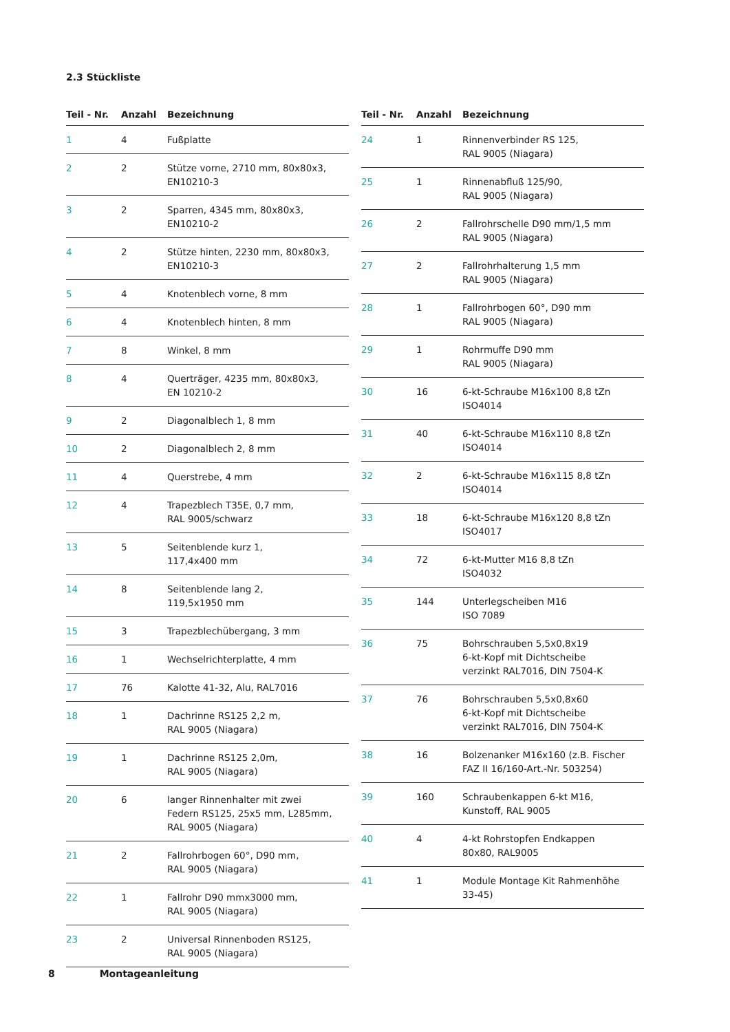2.3 Stückliste
| Teil - Nr. | Anzahl | Bezeichnung |
| --- | --- | --- |
| 1 | 4 | Fußplatte |
| 2 | 2 | Stütze vorne, 2710 mm, 80x80x3, EN10210-3 |
| 3 | 2 | Sparren, 4345 mm, 80x80x3, EN10210-2 |
| 4 | 2 | Stütze hinten, 2230 mm, 80x80x3, EN10210-3 |
| 5 | 4 | Knotenblech vorne, 8 mm |
| 6 | 4 | Knotenblech hinten, 8 mm |
| 7 | 8 | Winkel, 8 mm |
| 8 | 4 | Querträger, 4235 mm, 80x80x3, EN 10210-2 |
| 9 | 2 | Diagonalblech 1, 8 mm |
| 10 | 2 | Diagonalblech 2, 8 mm |
| 11 | 4 | Querstrebe, 4 mm |
| 12 | 4 | Trapezblech T35E, 0,7 mm, RAL 9005/schwarz |
| 13 | 5 | Seitenblende kurz 1, 117,4x400 mm |
| 14 | 8 | Seitenblende lang 2, 119,5x1950 mm |
| 15 | 3 | Trapezblechübergang, 3 mm |
| 16 | 1 | Wechselrichterplatte, 4 mm |
| 17 | 76 | Kalotte 41-32, Alu, RAL7016 |
| 18 | 1 | Dachrinne RS125 2,2 m, RAL 9005 (Niagara) |
| 19 | 1 | Dachrinne RS125 2,0m, RAL 9005 (Niagara) |
| 20 | 6 | langer Rinnenhalter mit zwei Federn RS125, 25x5 mm, L285mm, RAL 9005 (Niagara) |
| 21 | 2 | Fallrohrbogen 60°, D90 mm, RAL 9005 (Niagara) |
| 22 | 1 | Fallrohr D90 mmx3000 mm, RAL 9005 (Niagara) |
| 23 | 2 | Universal Rinnenboden RS125, RAL 9005 (Niagara) |
| Teil - Nr. | Anzahl | Bezeichnung |
| --- | --- | --- |
| 24 | 1 | Rinnenverbinder RS 125, RAL 9005 (Niagara) |
| 25 | 1 | Rinnenabfluß 125/90, RAL 9005 (Niagara) |
| 26 | 2 | Fallrohrschelle D90 mm/1,5 mm RAL 9005 (Niagara) |
| 27 | 2 | Fallrohrhalterung 1,5 mm RAL 9005 (Niagara) |
| 28 | 1 | Fallrohrbogen 60°, D90 mm RAL 9005 (Niagara) |
| 29 | 1 | Rohrmuffe D90 mm RAL 9005 (Niagara) |
| 30 | 16 | 6-kt-Schraube M16x100 8,8 tZn ISO4014 |
| 31 | 40 | 6-kt-Schraube M16x110 8,8 tZn ISO4014 |
| 32 | 2 | 6-kt-Schraube M16x115 8,8 tZn ISO4014 |
| 33 | 18 | 6-kt-Schraube M16x120 8,8 tZn ISO4017 |
| 34 | 72 | 6-kt-Mutter M16 8,8 tZn ISO4032 |
| 35 | 144 | Unterlegscheiben M16 ISO 7089 |
| 36 | 75 | Bohrschrauben 5,5x0,8x19 6-kt-Kopf mit Dichtscheibe verzinkt RAL7016, DIN 7504-K |
| 37 | 76 | Bohrschrauben 5,5x0,8x60 6-kt-Kopf mit Dichtscheibe verzinkt RAL7016, DIN 7504-K |
| 38 | 16 | Bolzenanker M16x160 (z.B. Fischer FAZ II 16/160-Art.-Nr. 503254) |
| 39 | 160 | Schraubenkappen 6-kt M16, Kunstoff, RAL 9005 |
| 40 | 4 | 4-kt Rohrstopfen Endkappen 80x80, RAL9005 |
| 41 | 1 | Module Montage Kit Rahmenhöhe 33-45) |
8 Montageanleitung